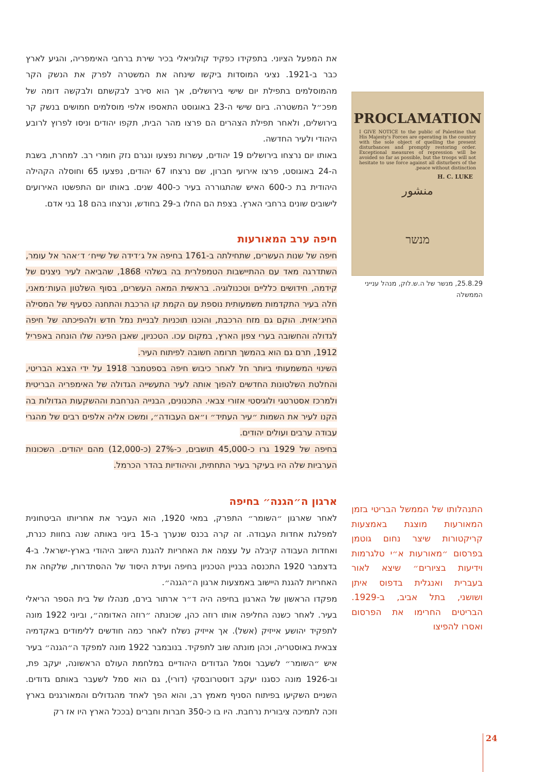את המפעל הציוני. בתפקידו כפקיד קולוניאלי בכיר שירת ברחבי האימפריה, והגיע לארץ כבר ב-1921. נציגי המוסדות ביקשו שינחה את המשטרה לפרק את הנשק הקר מהמוסלמים בתפילת יום שישי בירושלים, אך הוא סירב לבקשתם ולבקשה דומה של מפכ״ל המשטרה. ביום שישי ה-23 באוגוסט התאספו אלפי מוסלמים חמושים בנשק קר בירושלים, ולאחר תפילת הצהרים הם פרצו מהר הבית, תקפו יהודים וניסו לפרוץ לרובע היהודי ולעיר החדשה.
באותו יום נרצחו בירושלים 19 יהודים, עשרות נפצעו ונגרם נזק חומרי רב. למחרת, בשבת ה-24 באוגוסט, פרצו אירועי חברון, שם נרצחו 67 יהודים, נפצעו 65 וחוסלה הקהילה היהודית בת כ-600 האיש שהתגוררה בעיר כ-400 שנים. באותו יום התפשטו האירועים לישובים שונים ברחבי הארץ. בצפת הם החלו ב-29 בחודש, ונרצחו בהם 18 בני אדם.
חיפה ערב המאורעות
חיפה של שנות העשרים, שתחילתה ב-1761 בחיפה אל ג׳דידה של שייח׳ ד׳אהר אל עומר, השתדרגה מאד עם ההתיישבות הטמפלרית בה בשלהי 1868, שהביאה לעיר ניצנים של קידמה, חידושים כלליים וטכנולוגיה. בראשית המאה העשרים, בסוף השלטון העות׳מאני, חלה בעיר התקדמות משמעותית נוספת עם הקמת קו הרכבת והתחנה כסעיף של המסילה החיג׳אזית. הוקם גם מזח הרכבת, והוכנו תוכניות לבניית נמל חדש ולהפיכתה של חיפה לגדולה והחשובה בערי צפון הארץ, במקום עכו. הטכניון, שאבן הפינה שלו הונחה באפריל 1912, תרם גם הוא בהמשך תרומה חשובה לפיתוח העיר.
השינוי המשמעותי ביותר חל לאחר כיבוש חיפה בספטמבר 1918 על ידי הצבא הבריטי, והחלטת השלטונות החדשים להפוך אותה לעיר התעשייה הגדולה של האימפריה הבריטית ולמרכז אסטרטגי ולוגיסטי אזורי צבאי. התכנונים, הבנייה הנרחבת וההשקעות הגדולות בה הקנו לעיר את השמות ״עיר העתיד״ ו״אם העבודה״, ומשכו אליה אלפים רבים של מהגרי עבודה ערבים ועולים יהודים.
בחיפה של 1929 גרו כ-45,000 תושבים, כ-27% (כ-12,000) מהם יהודים. השכונות הערביות שלה היו בעיקר בעיר התחתית, והיהודיות בהדר הכרמל.
ארגון ה״הגנה״ בחיפה
לאחר שארגון ״השומר״ התפרק, במאי 1920, הוא העביר את אחריותו הביטחונית למפלגת אחדות העבודה. זה קרה בכנס שנערך ב-15 ביוני באותה שנה בחוות כנרת, ואחדות העבודה קיבלה על עצמה את האחריות להגנת הישוב היהודי בארץ-ישראל. ב-4 בדצמבר 1920 התכנסה בבניין הטכניון בחיפה ועידת היסוד של ההסתדרות, שלקחה את האחריות להגנת היישוב באמצעות ארגון ה״הגנה״.
מפקדו הראשון של הארגון בחיפה היה ד״ר ארתור בירם, מנהלו של בית הספר הריאלי בעיר. לאחר כשנה החליפה אותו רוזה כהן, שכונתה ״רוזה האדומה״, וביוני 1922 מונה לתפקיד יהושע אייזיק (אשל). אך אייזיק נשלח לאחר כמה חודשים ללימודים באקדמיה צבאית באוסטריה, וכהן מונתה שוב לתפקיד. בנובמבר 1922 מונה למפקד ה״הגנה״ בעיר איש ״השומר״ לשעבר וסמל הגדודים היהודיים במלחמת העולם הראשונה, יעקב פת, וב-1926 מונה כסגנו יעקב דוסטרובסקי (דורי), גם הוא סמל לשעבר באותם גדודים. השניים השקיעו בפיתוח הסניף מאמץ רב, והוא הפך לאחד מהגדולים והמאורגנים בארץ וזכה לתמיכה ציבורית נרחבת. היו בו כ-350 חברות וחברים (בככל הארץ היו אז רק
PROCLAMATION
I GIVE NOTICE to the public of Palestine that His Majesty's Forces are operating in the country with the sole object of quelling the present disturbances and promptly restoring order. Exceptional measures of repression will be avoided so far as possible, but the troops will not hesitate to use force against all disturbers of the peace without distinction.
H. C. LUKE
منشور
מנשר
25.8.29, מנשר של ה.ש.לוק, מנהל ענייני הממשלה
התנהלותו של הממשל הבריטי בזמן המאורעות מוצגת באמצעות קריקטורות שיצר נחום גוטמן בפרסום ״מאורעות א״י טלגרמות וידיעות בציורים״ שיצא לאור בעברית ואנגלית בדפוס איתן ושושני, בתל אביב, ב-1929. הבריטים החרימו את הפרסום ואסרו להפיצו
24